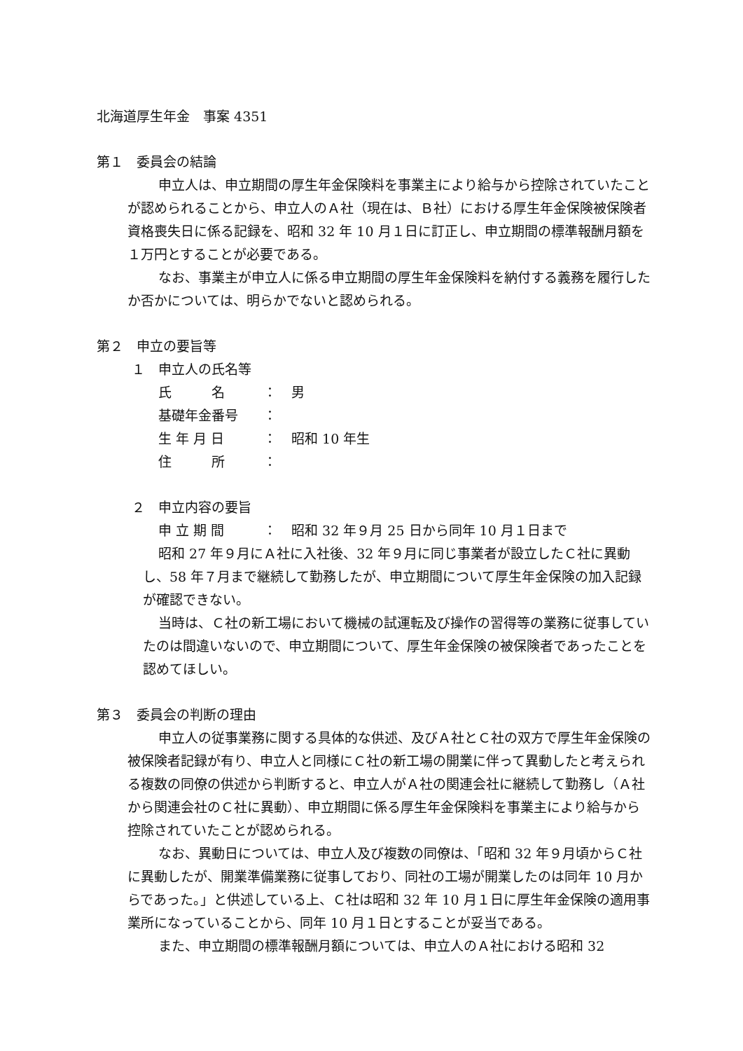北海道厚生年金　事案 4351
第１　委員会の結論
申立人は、申立期間の厚生年金保険料を事業主により給与から控除されていたことが認められることから、申立人のＡ社（現在は、Ｂ社）における厚生年金保険被保険者資格喪失日に係る記録を、昭和 32 年 10 月１日に訂正し、申立期間の標準報酬月額を１万円とすることが必要である。
なお、事業主が申立人に係る申立期間の厚生年金保険料を納付する義務を履行したか否かについては、明らかでないと認められる。
第２　申立の要旨等
１　申立人の氏名等
氏　　　名 ： 男
基礎年金番号 ：
生 年 月 日 ： 昭和 10 年生
住　　　所 ：
２　申立内容の要旨
申 立 期 間 ： 昭和 32 年９月 25 日から同年 10 月１日まで
昭和 27 年９月にＡ社に入社後、32 年９月に同じ事業者が設立したＣ社に異動し、58 年７月まで継続して勤務したが、申立期間について厚生年金保険の加入記録が確認できない。
当時は、Ｃ社の新工場において機械の試運転及び操作の習得等の業務に従事していたのは間違いないので、申立期間について、厚生年金保険の被保険者であったことを認めてほしい。
第３　委員会の判断の理由
申立人の従事業務に関する具体的な供述、及びＡ社とＣ社の双方で厚生年金保険の被保険者記録が有り、申立人と同様にＣ社の新工場の開業に伴って異動したと考えられる複数の同僚の供述から判断すると、申立人がＡ社の関連会社に継続して勤務し（Ａ社から関連会社のＣ社に異動）、申立期間に係る厚生年金保険料を事業主により給与から控除されていたことが認められる。
なお、異動日については、申立人及び複数の同僚は、「昭和 32 年９月頃からＣ社に異動したが、開業準備業務に従事しており、同社の工場が開業したのは同年 10 月からであった。」と供述している上、Ｃ社は昭和 32 年 10 月１日に厚生年金保険の適用事業所になっていることから、同年 10 月１日とすることが妥当である。
また、申立期間の標準報酬月額については、申立人のＡ社における昭和 32